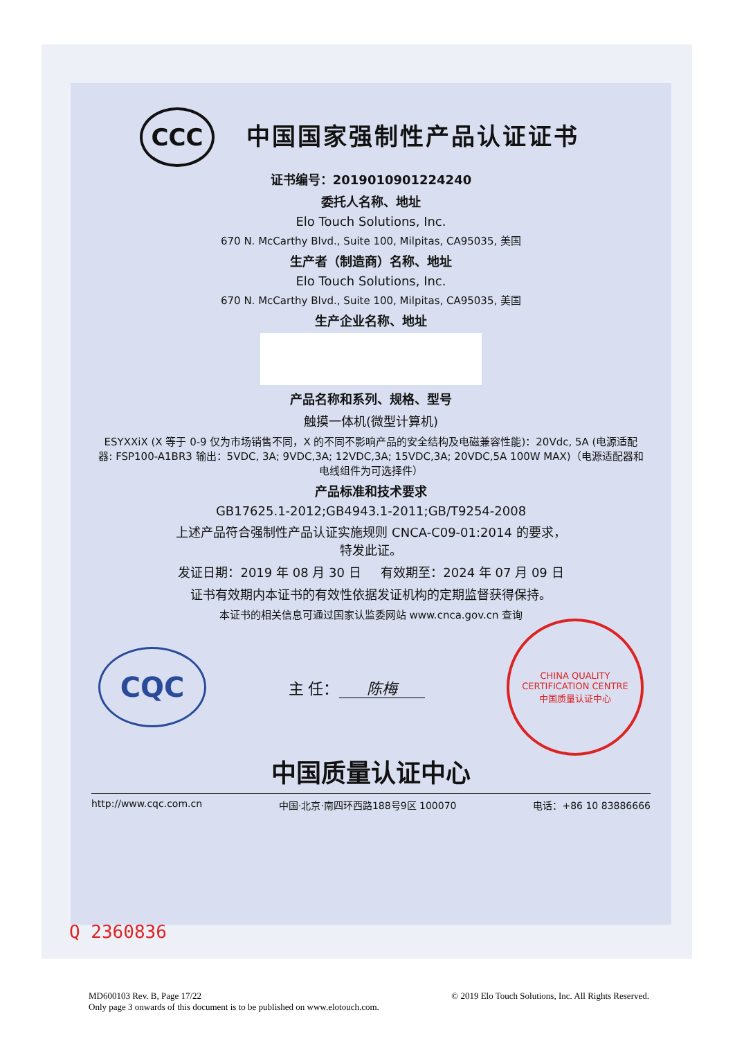CCC
中国国家强制性产品认证证书
证书编号：2019010901224240
委托人名称、地址
Elo Touch Solutions, Inc.
670 N. McCarthy Blvd., Suite 100, Milpitas, CA95035, 美国
生产者（制造商）名称、地址
Elo Touch Solutions, Inc.
670 N. McCarthy Blvd., Suite 100, Milpitas, CA95035, 美国
生产企业名称、地址
产品名称和系列、规格、型号
触摸一体机(微型计算机)
ESYXXiX (X 等于 0-9 仅为市场销售不同，X 的不同不影响产品的安全结构及电磁兼容性能)：20Vdc, 5A (电源适配器: FSP100-A1BR3 输出：5VDC, 3A; 9VDC,3A; 12VDC,3A; 15VDC,3A; 20VDC,5A 100W MAX)（电源适配器和电线组件为可选择件）
产品标准和技术要求
GB17625.1-2012;GB4943.1-2011;GB/T9254-2008
上述产品符合强制性产品认证实施规则 CNCA-C09-01:2014 的要求，
特发此证。
发证日期：2019 年 08 月 30 日 有效期至：2024 年 07 月 09 日
证书有效期内本证书的有效性依据发证机构的定期监督获得保持。
本证书的相关信息可通过国家认监委网站 www.cnca.gov.cn 查询
CQC
主 任： 陈梅
CHINA QUALITY CERTIFICATION CENTRE
中国质量认证中心
中国质量认证中心
http://www.cqc.com.cn 中国·北京·南四环西路188号9区 100070 电话：+86 10 83886666
Q 2360836
MD600103 Rev. B, Page 17/22
Only page 3 onwards of this document is to be published on www.elotouch.com.
© 2019 Elo Touch Solutions, Inc. All Rights Reserved.